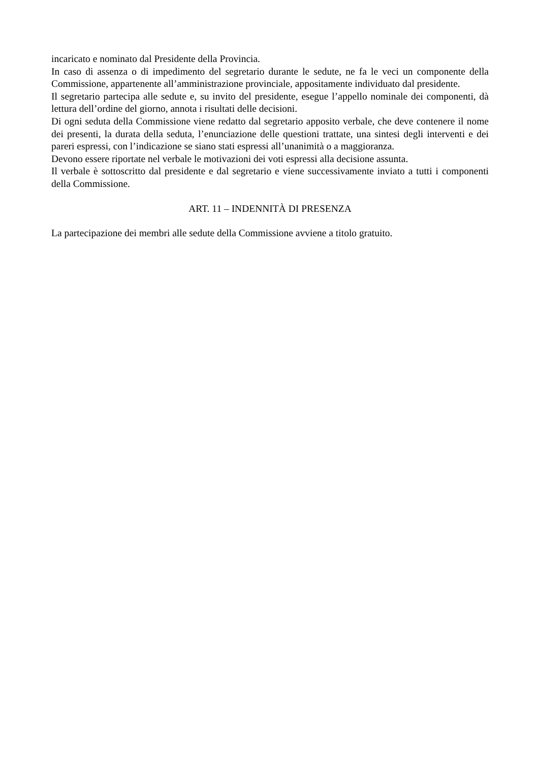incaricato e nominato dal Presidente della Provincia.
In caso di assenza o di impedimento del segretario durante le sedute, ne fa le veci un componente della Commissione, appartenente all’amministrazione provinciale, appositamente individuato dal presidente.
Il segretario partecipa alle sedute e, su invito del presidente, esegue l’appello nominale dei componenti, dà lettura dell’ordine del giorno, annota i risultati delle decisioni.
Di ogni seduta della Commissione viene redatto dal segretario apposito verbale, che deve contenere il nome dei presenti, la durata della seduta, l’enunciazione delle questioni trattate, una sintesi degli interventi e dei pareri espressi, con l’indicazione se siano stati espressi all’unanimità o a maggioranza.
Devono essere riportate nel verbale le motivazioni dei voti espressi alla decisione assunta.
Il verbale è sottoscritto dal presidente e dal segretario e viene successivamente inviato a tutti i componenti della Commissione.
ART. 11 – INDENNITÀ DI PRESENZA
La partecipazione dei membri alle sedute della Commissione avviene a titolo gratuito.